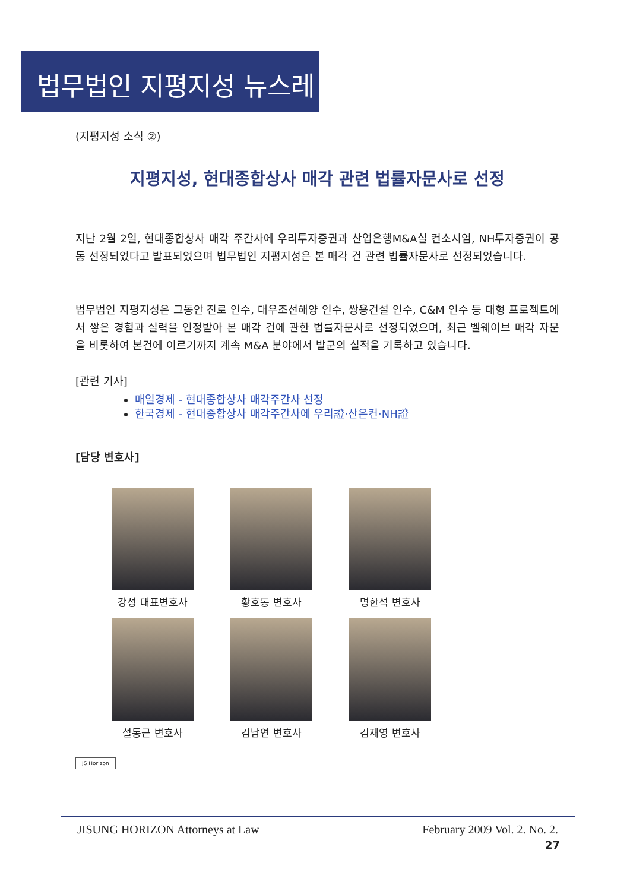법무법인 지평지성 뉴스레터
(지평지성 소식 ②)
지평지성, 현대종합상사 매각 관련 법률자문사로 선정
지난 2월 2일, 현대종합상사 매각 주간사에 우리투자증권과 산업은행M&A실 컨소시엄, NH투자증권이 공동 선정되었다고 발표되었으며 법무법인 지평지성은 본 매각 건 관련 법률자문사로 선정되었습니다.
법무법인 지평지성은 그동안 진로 인수, 대우조선해양 인수, 쌍용건설 인수, C&M 인수 등 대형 프로젝트에서 쌓은 경험과 실력을 인정받아 본 매각 건에 관한 법률자문사로 선정되었으며, 최근 벨웨이브 매각 자문을 비롯하여 본건에 이르기까지 계속 M&A 분야에서 발군의 실적을 기록하고 있습니다.
[관련 기사]
매일경제 - 현대종합상사 매각주간사 선정
한국경제 - 현대종합상사 매각주간사에 우리證·산은컨·NH證
[담당 변호사]
강성 대표변호사
황호동 변호사
명한석 변호사
설동근 변호사
김남연 변호사
김재영 변호사
JS Horizon
JISUNG HORIZON Attorneys at Law February 2009 Vol. 2. No. 2.
27